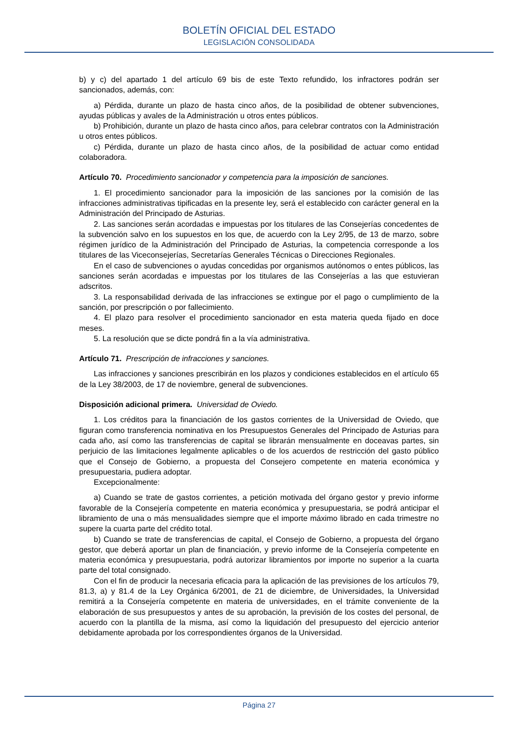BOLETÍN OFICIAL DEL ESTADO
LEGISLACIÓN CONSOLIDADA
b) y c) del apartado 1 del artículo 69 bis de este Texto refundido, los infractores podrán ser sancionados, además, con:
a) Pérdida, durante un plazo de hasta cinco años, de la posibilidad de obtener subvenciones, ayudas públicas y avales de la Administración u otros entes públicos.
b) Prohibición, durante un plazo de hasta cinco años, para celebrar contratos con la Administración u otros entes públicos.
c) Pérdida, durante un plazo de hasta cinco años, de la posibilidad de actuar como entidad colaboradora.
Artículo 70. Procedimiento sancionador y competencia para la imposición de sanciones.
1. El procedimiento sancionador para la imposición de las sanciones por la comisión de las infracciones administrativas tipificadas en la presente ley, será el establecido con carácter general en la Administración del Principado de Asturias.
2. Las sanciones serán acordadas e impuestas por los titulares de las Consejerías concedentes de la subvención salvo en los supuestos en los que, de acuerdo con la Ley 2/95, de 13 de marzo, sobre régimen jurídico de la Administración del Principado de Asturias, la competencia corresponde a los titulares de las Viceconsejerías, Secretarías Generales Técnicas o Direcciones Regionales.
En el caso de subvenciones o ayudas concedidas por organismos autónomos o entes públicos, las sanciones serán acordadas e impuestas por los titulares de las Consejerías a las que estuvieran adscritos.
3. La responsabilidad derivada de las infracciones se extingue por el pago o cumplimiento de la sanción, por prescripción o por fallecimiento.
4. El plazo para resolver el procedimiento sancionador en esta materia queda fijado en doce meses.
5. La resolución que se dicte pondrá fin a la vía administrativa.
Artículo 71. Prescripción de infracciones y sanciones.
Las infracciones y sanciones prescribirán en los plazos y condiciones establecidos en el artículo 65 de la Ley 38/2003, de 17 de noviembre, general de subvenciones.
Disposición adicional primera. Universidad de Oviedo.
1. Los créditos para la financiación de los gastos corrientes de la Universidad de Oviedo, que figuran como transferencia nominativa en los Presupuestos Generales del Principado de Asturias para cada año, así como las transferencias de capital se librarán mensualmente en doceavas partes, sin perjuicio de las limitaciones legalmente aplicables o de los acuerdos de restricción del gasto público que el Consejo de Gobierno, a propuesta del Consejero competente en materia económica y presupuestaria, pudiera adoptar.
Excepcionalmente:
a) Cuando se trate de gastos corrientes, a petición motivada del órgano gestor y previo informe favorable de la Consejería competente en materia económica y presupuestaria, se podrá anticipar el libramiento de una o más mensualidades siempre que el importe máximo librado en cada trimestre no supere la cuarta parte del crédito total.
b) Cuando se trate de transferencias de capital, el Consejo de Gobierno, a propuesta del órgano gestor, que deberá aportar un plan de financiación, y previo informe de la Consejería competente en materia económica y presupuestaria, podrá autorizar libramientos por importe no superior a la cuarta parte del total consignado.
Con el fin de producir la necesaria eficacia para la aplicación de las previsiones de los artículos 79, 81.3, a) y 81.4 de la Ley Orgánica 6/2001, de 21 de diciembre, de Universidades, la Universidad remitirá a la Consejería competente en materia de universidades, en el trámite conveniente de la elaboración de sus presupuestos y antes de su aprobación, la previsión de los costes del personal, de acuerdo con la plantilla de la misma, así como la liquidación del presupuesto del ejercicio anterior debidamente aprobada por los correspondientes órganos de la Universidad.
Página 27